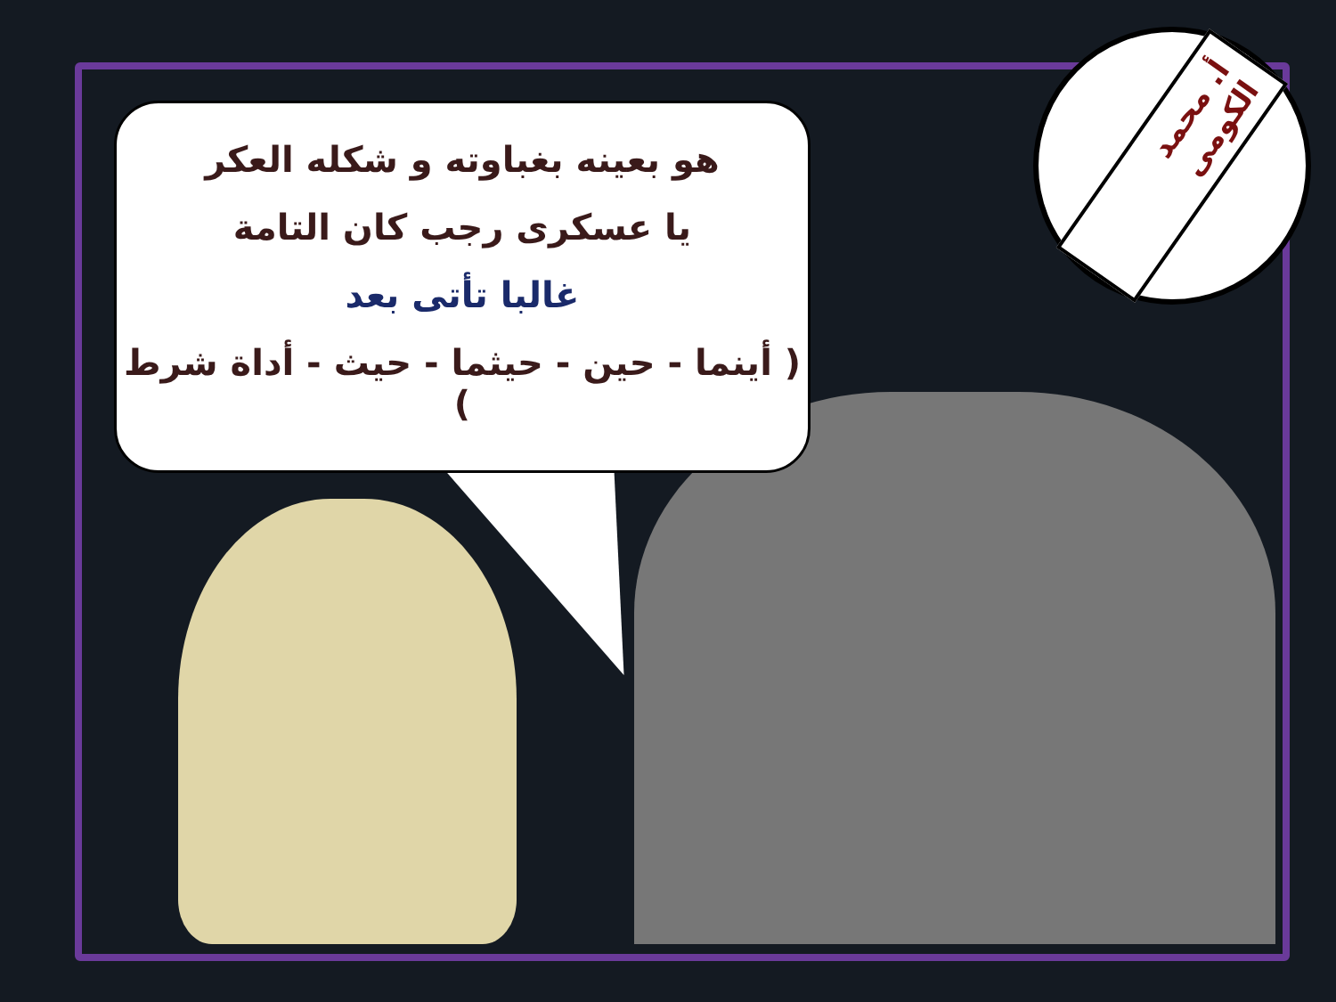هو بعينه بغباوته و شكله العكر
يا عسكرى رجب كان التامة
غالبا تأتى بعد
( أينما - حين - حيثما - حيث - أداة شرط )
أ. محمد الكومى